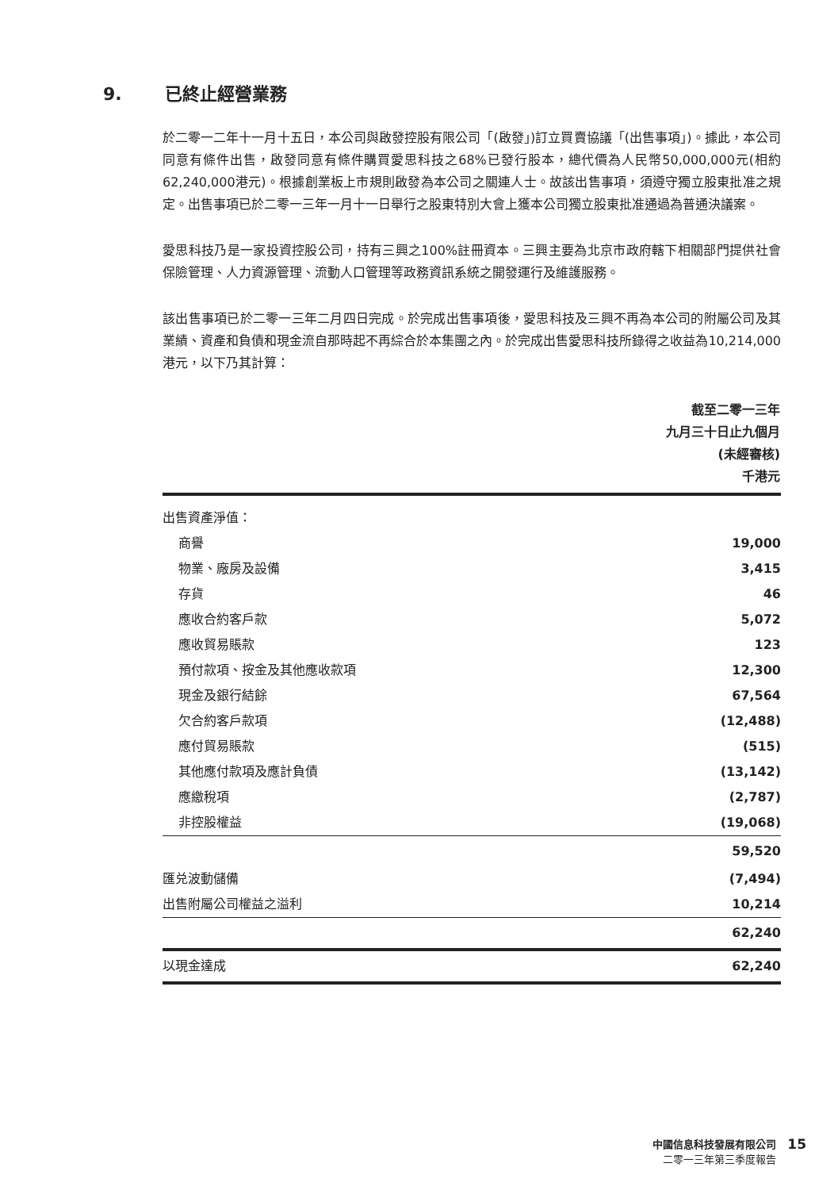9. 已終止經營業務
於二零一二年十一月十五日，本公司與啟發控股有限公司「(啟發」)訂立買賣協議「(出售事項」)。據此，本公司同意有條件出售，啟發同意有條件購買愛思科技之68%已發行股本，總代價為人民幣50,000,000元(相約62,240,000港元)。根據創業板上市規則啟發為本公司之關連人士。故該出售事項，須遵守獨立股東批准之規定。出售事項已於二零一三年一月十一日舉行之股東特別大會上獲本公司獨立股東批准通過為普通決議案。
愛思科技乃是一家投資控股公司，持有三興之100%註冊資本。三興主要為北京市政府轄下相關部門提供社會保險管理、人力資源管理、流動人口管理等政務資訊系統之開發運行及維護服務。
該出售事項已於二零一三年二月四日完成。於完成出售事項後，愛思科技及三興不再為本公司的附屬公司及其業績、資產和負債和現金流自那時起不再綜合於本集團之內。於完成出售愛思科技所錄得之收益為10,214,000港元，以下乃其計算：
| | 截至二零一三年 九月三十日止九個月 (未經審核) 千港元 |
| --- | --- |
| 出售資產淨值： | |
| 商譽 | 19,000 |
| 物業、廠房及設備 | 3,415 |
| 存貨 | 46 |
| 應收合約客戶款 | 5,072 |
| 應收貿易賬款 | 123 |
| 預付款項、按金及其他應收款項 | 12,300 |
| 現金及銀行結餘 | 67,564 |
| 欠合約客戶款項 | (12,488) |
| 應付貿易賬款 | (515) |
| 其他應付款項及應計負債 | (13,142) |
| 應繳稅項 | (2,787) |
| 非控股權益 | (19,068) |
| | 59,520 |
| 匯兑波動儲備 | (7,494) |
| 出售附屬公司權益之溢利 | 10,214 |
| | 62,240 |
| 以現金達成 | 62,240 |
中國信息科技發展有限公司
二零一三年第三季度報告
15